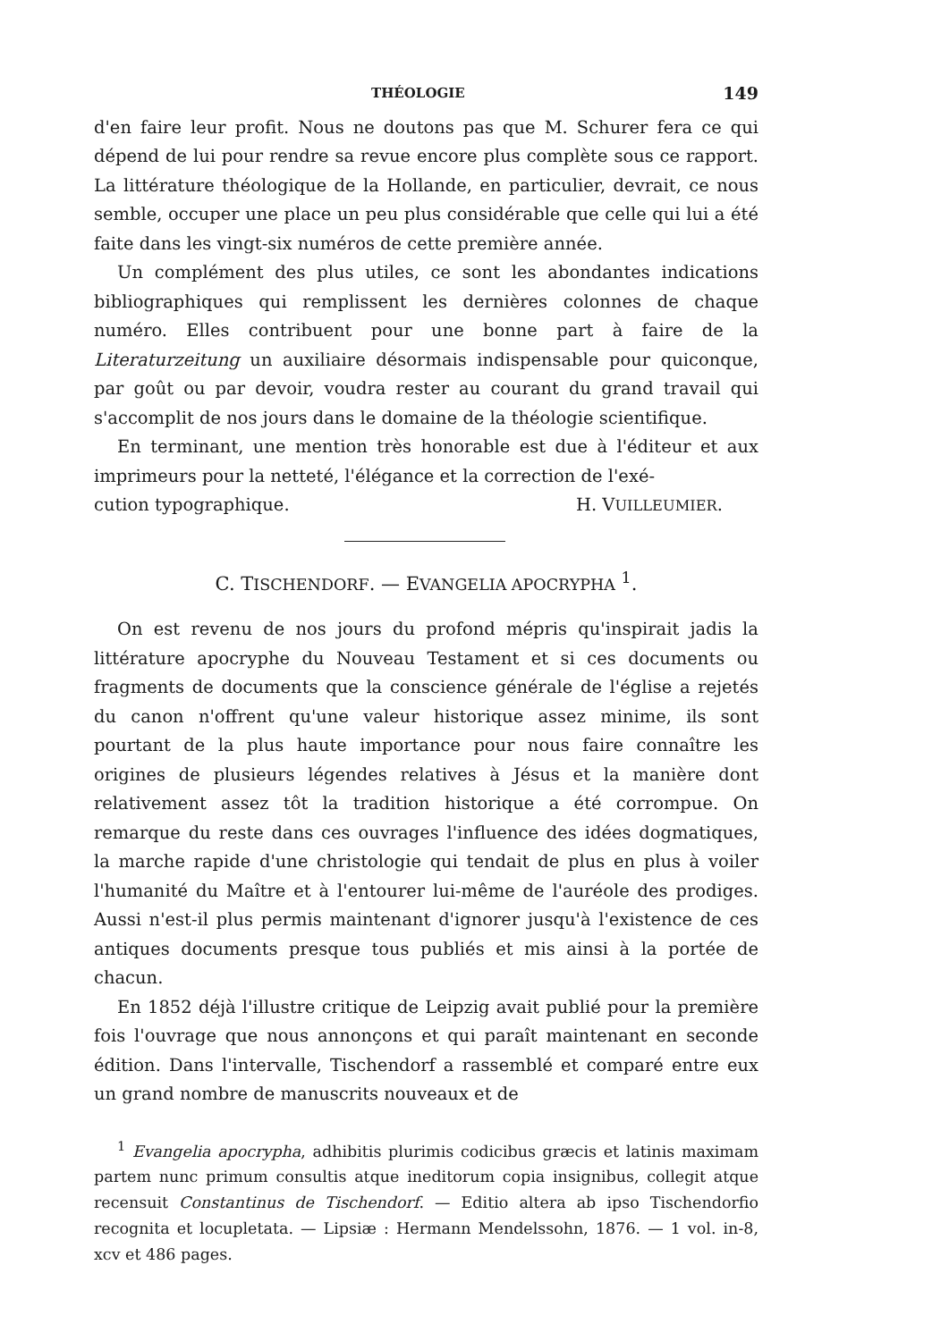THÉOLOGIE 149
d'en faire leur profit. Nous ne doutons pas que M. Schurer fera ce qui dépend de lui pour rendre sa revue encore plus complète sous ce rapport. La littérature théologique de la Hollande, en particulier, devrait, ce nous semble, occuper une place un peu plus considérable que celle qui lui a été faite dans les vingt-six numéros de cette première année.
Un complément des plus utiles, ce sont les abondantes indications bibliographiques qui remplissent les dernières colonnes de chaque numéro. Elles contribuent pour une bonne part à faire de la Literaturzeitung un auxiliaire désormais indispensable pour quiconque, par goût ou par devoir, voudra rester au courant du grand travail qui s'accomplit de nos jours dans le domaine de la théologie scientifique.
En terminant, une mention très honorable est due à l'éditeur et aux imprimeurs pour la netteté, l'élégance et la correction de l'exé-
cution typographique. H. VUILLEUMIER.
C. TISCHENDORF. — EVANGELIA APOCRYPHA <sup>1</sup>.
On est revenu de nos jours du profond mépris qu'inspirait jadis la littérature apocryphe du Nouveau Testament et si ces documents ou fragments de documents que la conscience générale de l'église a rejetés du canon n'offrent qu'une valeur historique assez minime, ils sont pourtant de la plus haute importance pour nous faire connaître les origines de plusieurs légendes relatives à Jésus et la manière dont relativement assez tôt la tradition historique a été corrompue. On remarque du reste dans ces ouvrages l'influence des idées dogmatiques, la marche rapide d'une christologie qui tendait de plus en plus à voiler l'humanité du Maître et à l'entourer lui-même de l'auréole des prodiges. Aussi n'est-il plus permis maintenant d'ignorer jusqu'à l'existence de ces antiques documents presque tous publiés et mis ainsi à la portée de chacun.
En 1852 déjà l'illustre critique de Leipzig avait publié pour la première fois l'ouvrage que nous annonçons et qui paraît maintenant en seconde édition. Dans l'intervalle, Tischendorf a rassemblé et comparé entre eux un grand nombre de manuscrits nouveaux et de
<sup>1</sup> Evangelia apocrypha, adhibitis plurimis codicibus græcis et latinis maximam partem nunc primum consultis atque ineditorum copia insignibus, collegit atque recensuit Constantinus de Tischendorf. — Editio altera ab ipso Tischendorfio recognita et locupletata. — Lipsiæ : Hermann Mendelssohn, 1876. — 1 vol. in-8, xcv et 486 pages.